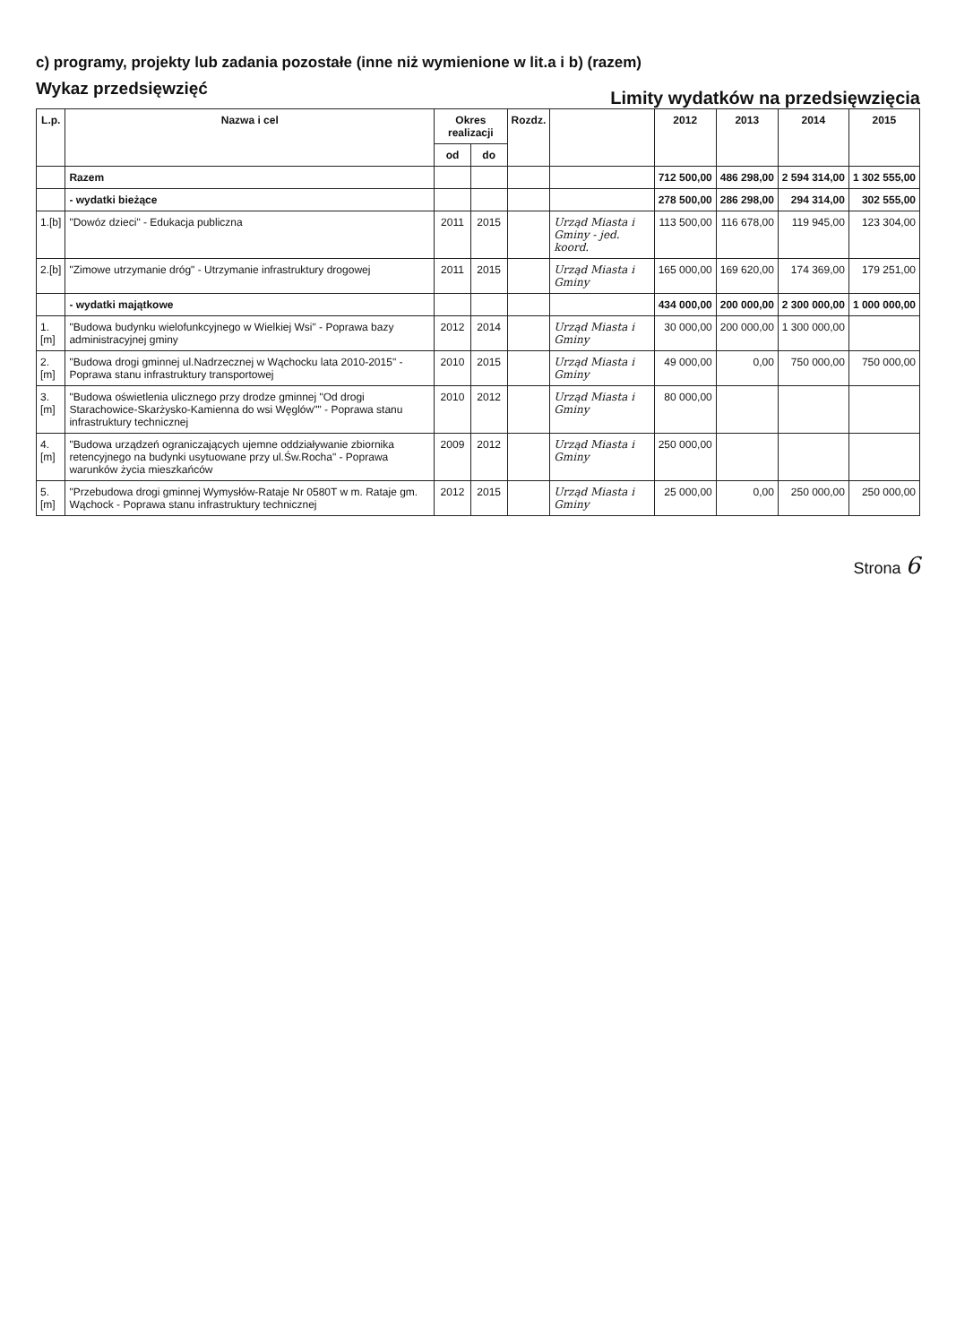c) programy, projekty lub zadania pozostałe (inne niż wymienione w lit.a i b) (razem)
Wykaz przedsięwzięć
Limity wydatków na przedsięwzięcia
| L.p. | Nazwa i cel | Okres realizacji | | Rozdz. | | 2012 | 2013 | 2014 | 2015 |
| --- | --- | --- | --- | --- | --- | --- | --- | --- | --- |
| | | od | do | | | | | | |
| | Razem | | | | | 712 500,00 | 486 298,00 | 2 594 314,00 | 1 302 555,00 |
| | - wydatki bieżące | | | | | 278 500,00 | 286 298,00 | 294 314,00 | 302 555,00 |
| 1.[b] | "Dowóz dzieci" - Edukacja publiczna | 2011 | 2015 | | Urząd Miasta i Gminy - jed. koord. | 113 500,00 | 116 678,00 | 119 945,00 | 123 304,00 |
| 2.[b] | "Zimowe utrzymanie dróg" - Utrzymanie infrastruktury drogowej | 2011 | 2015 | | Urząd Miasta i Gminy | 165 000,00 | 169 620,00 | 174 369,00 | 179 251,00 |
| | - wydatki majątkowe | | | | | 434 000,00 | 200 000,00 | 2 300 000,00 | 1 000 000,00 |
| 1.[m] | "Budowa budynku wielofunkcyjnego w Wielkiej Wsi" - Poprawa bazy administracyjnej gminy | 2012 | 2014 | | Urząd Miasta i Gminy | 30 000,00 | 200 000,00 | 1 300 000,00 | |
| 2.[m] | "Budowa drogi gminnej ul.Nadrzecznej w Wąchocku lata 2010-2015" - Poprawa stanu infrastruktury transportowej | 2010 | 2015 | | Urząd Miasta i Gminy | 49 000,00 | 0,00 | 750 000,00 | 750 000,00 |
| 3.[m] | "Budowa oświetlenia ulicznego przy drodze gminnej "Od drogi Starachowice-Skarżysko-Kamienna do wsi Węglów"" - Poprawa stanu infrastruktury technicznej | 2010 | 2012 | | Urząd Miasta i Gminy | 80 000,00 | | | |
| 4.[m] | "Budowa urządzeń ograniczających ujemne oddziaływanie zbiornika retencyjnego na budynki usytuowane przy ul.Św.Rocha" - Poprawa warunków życia mieszkańców | 2009 | 2012 | | Urząd Miasta i Gminy | 250 000,00 | | | |
| 5.[m] | "Przebudowa drogi gminnej Wymysłów-Rataje Nr 0580T w m. Rataje gm. Wąchock - Poprawa stanu infrastruktury technicznej | 2012 | 2015 | | Urząd Miasta i Gminy | 25 000,00 | 0,00 | 250 000,00 | 250 000,00 |
Strona 6